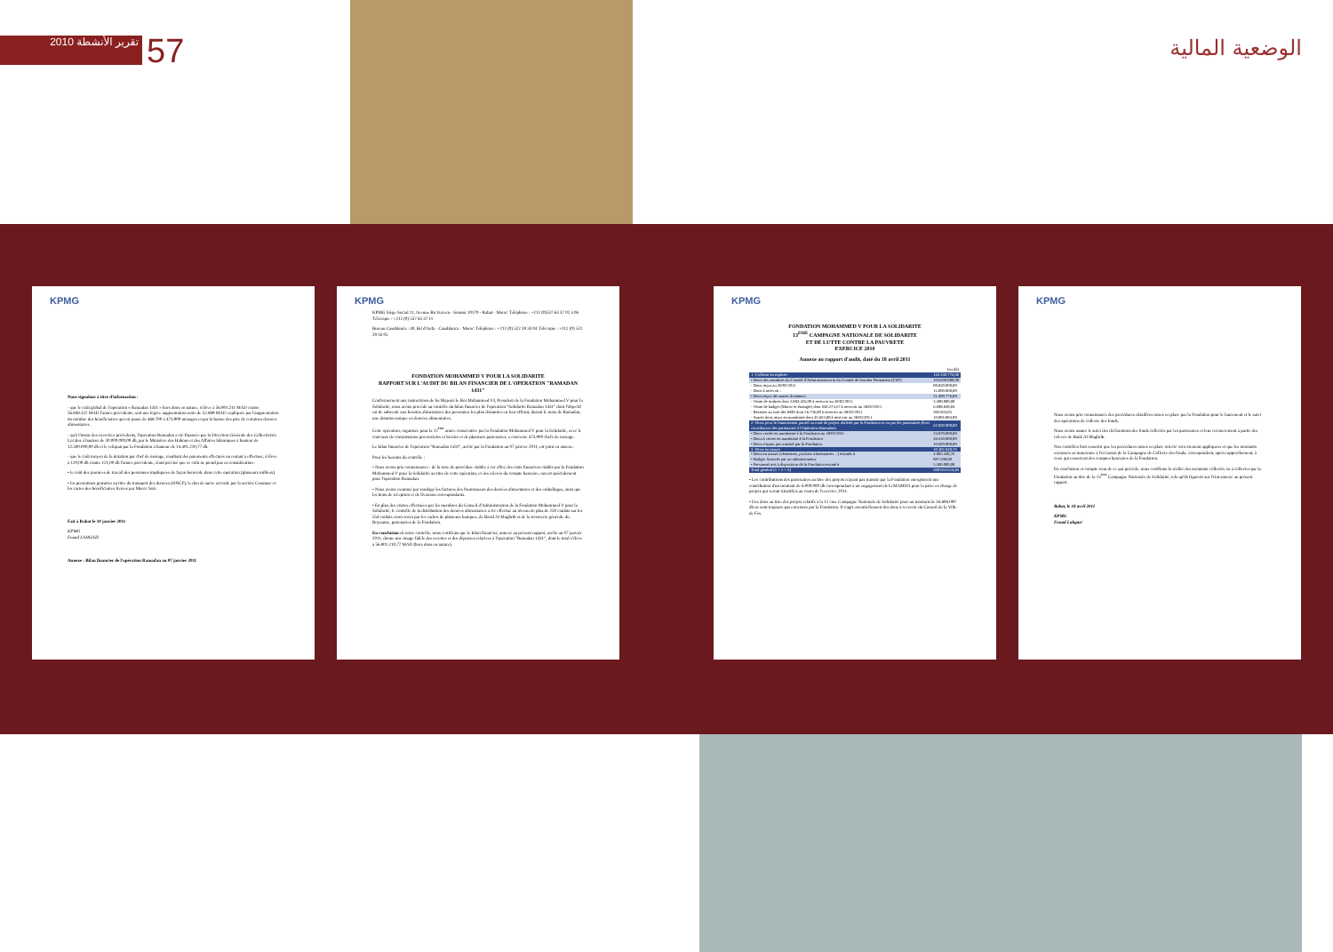تقرير الأنشطة 2010 57 الوضعية المالية
KPMG
Nous signalons à titre d'information :
- que le coût global de l'opération « Ramadan 1431 » hors dons en nature, s'élève à 56.901.211 MAD contre 56.848.322 MAD l'année précédente, soit une légère augmentation nette de 52.889 MAD expliquée par l'augmentation du nombre des bénéficiaires qui est passé de 468.700 à 473.900 ménages et par la baisse des prix de certaines denrées alimentaires.
- qu'à l'instar des exercices précédents, l'opération Ramadan a été financée par la Direction Générale des Collectivités Locales à hauteur de 30.000.000,00 dh, par le Ministère des Habous et des Affaires Islamiques à hauteur de 12.500.000,00 dh et le reliquat par la Fondation à hauteur de 14.401.210,77 dh.
- que le coût moyen de la dotation par chef de ménage, résultant des paiements effectués ou restant à effectuer, s'élève à 120,00 dh contre 121,00 dh l'année précédente, étant précisé que ce coût ne prend pas en considération :
• le coût des journées de travail des personnes impliquées de façon bénévole dans cette opération (plusieurs milliers).
• les prestations gratuites au titre du transport des denrées (ONCF), le don de sucre accordé par la société Cosumar et les cartes des bénéficiaires livrées par Maroc Soir.
Fait à Rabat le 10 janvier 2011
KPMG
Fouad LAHGAZI
Annexe : Bilan financier de l'opération Ramadan au 07 janvier 2011
KPMG
KPMG Siège Social 11, Avenue Bir Kacem - Souissi 10170 - Rabat - Maroc Téléphone : +212 (0)537 63 37 02 à 06 Télécopie : +212 (0) 537 63 37 11
Bureau Casablanca : 40, Bd d'Anfa - Casablanca - Maroc Téléphone : +212 (0) 522 29 33 04 Télécopie : +212 (0) 522 29 33 05
FONDATION MOHAMMED V POUR LA SOLIDARITE
RAPPORT SUR L'AUDIT DU BILAN FINANCIER DE L'OPERATION "RAMADAN 1431"
Conformément aux instructions de Sa Majesté le Roi Mohammed VI, Président de la Fondation Mohammed V pour la Solidarité, nous avons procédé au contrôle du bilan financier de l'opération "Solidarité Ramadan 1431" dont l'objectif est de subvenir aux besoins alimentaires des personnes les plus démunies en leur offrant, durant le mois de Ramadan, une dotation unique en denrées alimentaires.
Cette opération, organisée pour la 12<sup>ème</sup> année consécutive par la Fondation Mohammed V pour la Solidarité, avec le concours de commissions provinciales et locales et de plusieurs partenaires, a concerné 473.900 chefs de ménage.
Le bilan financier de l'opération "Ramadan 1431", arrêté par la Fondation au 07 janvier 2011, est joint en annexe.
Pour les besoins du contrôle :
• Nous avons pris connaissance : de la note de procédure établie à cet effet, des états financiers établis par la Fondation Mohammed V pour la Solidarité au titre de cette opération, et des relevés du compte bancaire, ouvert spécialement pour l'opération Ramadan.
• Nous avons examiné par sondage les factures des fournisseurs des denrées alimentaires et des emballages, ainsi que les bons de réception et de livraison correspondants.
• En plus des visites effectuées par les membres du Conseil d'Administration de la Fondation Mohammed V pour la Solidarité, le contrôle de la distribution des denrées alimentaires a été effectué au niveau de plus de 250 caïdats sur les 554 caïdats concernées par les cadres de plusieurs banques, de Barid Al Maghrib et de la trésorerie générale du Royaume, partenaires de la Fondation.
En conclusion de notre contrôle, nous certifions que le bilan financier, annexé au présent rapport, arrêté au 07 janvier 2011, donne une image fidèle des recettes et des dépenses relatives à l'opération "Ramadan 1431", dont le total s'élève à 56.901.210,77 MAD (hors dons en nature).
KPMG
FONDATION MOHAMMED V POUR LA SOLIDARITE
13<sup>EME</sup> CAMPAGNE NATIONALE DE SOLIDARITE
ET DE LUTTE CONTRE LA PAUVRETE
EXERCICE 2010
Annexe au rapport d'audit, daté du 18 avril 2011
| | (en dh) |
| 1- Collecte en espèces | 126 230 776,08 |
| • Dons des membres du Conseil d'Administration et du Comité de Soutien Permanent (CSP) | 104.830.000,00 |
| - Dons reçus au 28/02/2011 | 89.830.000,00 |
| - Dons à recevoir : | 15.000.000,00 |
| • Dons reçus des autres donateurs | 21.400.776,08 |
| - Vente de timbres dont 2.803.425,00 à recevoir au 28/02/2011 | 3.500.000,00 |
| - Vente de badges (Maroc et étranger) dont 650.274,57 à recevoir au 28/02/2011 | 6.699.849,04 |
| - Recettes au titre des SMS dont 56.736,00 à recevoir au 28/02/2011 | 393.943,05 |
| - Autres dons reçus en numéraire dont 42.662,80 à recevoir au 28/02/2011 | 10.806.983,99 |
| 2- Dons pour le financement partiel ou total de projets réalisés par la Fondation et ou par les partenaires (hors contribution des partenaires à l'Opération Ramadan) | 64 020 000,00 |
| • Dons versés en numéraire à la Fondation au 28/02/2011 | 24.870.000,00 |
| • Dons à verser en numéraire à la Fondation | 28.550.000,00 |
| • Dons n'ayant pas transité par la Fondation | 10.600.000,00 |
| 3- Dons en nature | 10 402 840,76 |
| • Dons en nature (vêtements, produits alimentaires…) estimés à | 4.005.340,76 |
| • Badges financés par un administrateur | 897.500,00 |
| • Personnel mis à disposition de la Fondation estimé à | 5.500.000,00 |
| Total général (1 + 2 + 3) | 200 653 616,84 |
• Les contributions des partenaires au titre des projets n'ayant pas transité par la Fondation enregistrent une contribution d'un montant de 6.000.000 dh correspondant à un engagement de la MAMDA pour la prise en charge de projets qui seront identifiés au cours de l'exercice 2011.
• Des dons au titre des projets relatifs à la 12 ème Campagne Nationale de Solidarité pour un montant de 16.808.000 dh ne sont toujours pas encaissés par la Fondation. Il s'agit essentiellement des dons à recevoir du Conseil de la Ville de Fès.
KPMG
Nous avons pris connaissance des procédures détaillées mises en place par la Fondation pour le lancement et le suivi des opérations de collecte des fonds.
Nous avons assuré le suivi des déclarations des fonds collectés par les partenaires et leur recouvrement à partir des relevés de Bank Al Maghrib.
Nos contrôles font ressortir que les procédures mises en place ont été correctement appliquées et que les montants encaissés en numéraire à l'occasion de la Campagne de Collecte des fonds, correspondent, après rapprochement, à ceux qui ressortent des comptes bancaires de la Fondation.
En conclusion et compte tenu de ce qui précède, nous certifions la réalité des montants collectés ou à collecter par la Fondation au titre de la 13<sup>ème</sup> Campagne Nationale de Solidarité, tels qu'ils figurent sur l'état annexé au présent rapport.
Rabat, le 18 avril 2011
KPMG
Fouad Lahgazi